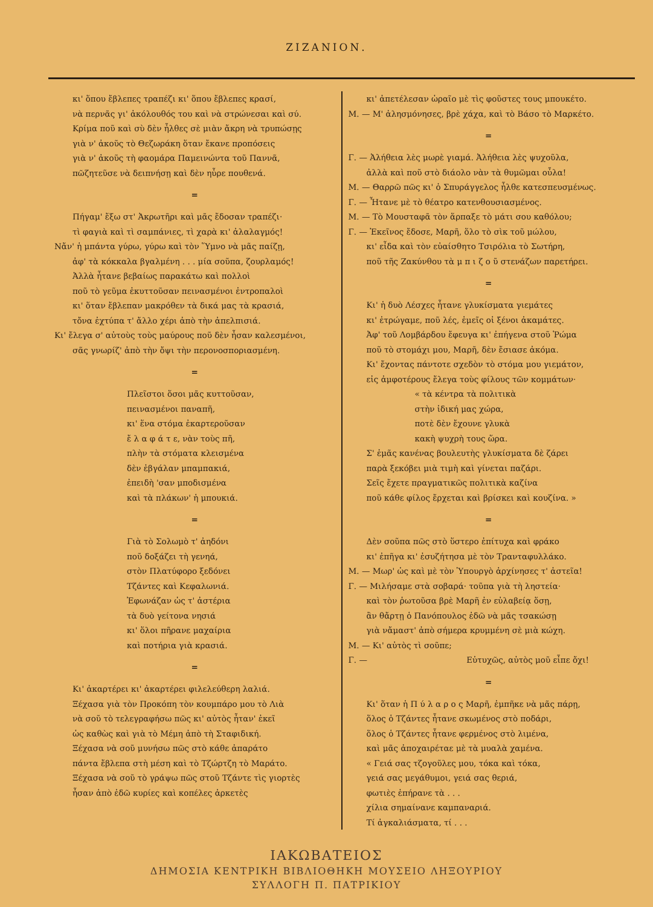ΖΙΖΑΝΙΟΝ.
κι' ὅπου ἔβλεπες τραπέζι κι' ὅπου ἔβλεπες κρασί,
νὰ περνᾶς γι' ἀκόλουθός του καὶ νὰ στρώνεσαι καὶ σύ.
Κρίμα ποῦ καὶ σὺ δὲν ἦλθες σὲ μιὰν ἄκρη νὰ τρυπώσῃς
γιὰ ν' ἀκοῦς τὸ Θεζωράκη ὅταν ἔκανε προπόσεις
γιὰ ν' ἀκοῦς τὴ φαομάρα Παμεινώντα τοῦ Παννᾶ,
πῶζητεῦσε νὰ δειπνήσῃ καὶ δὲν ηὗρε πουθενά.
=
Πήγαμ' ἔξω στ' Ἀκρωτῆρι καὶ μᾶς ἔδοσαν τραπέζι·
τὶ φαγιὰ καὶ τὶ σαμπάνιες, τὶ χαρὰ κι' ἀλαλαγμός!
Νἄν' ἡ μπάντα γύρω, γύρω καὶ τὸν Ὕμνο νὰ μᾶς παίζῃ,
ἀφ' τὰ κόκκαλα βγαλμένη . . . μία σοῦπα, ζουρλαμός!
Ἀλλὰ ἦτανε βεβαίως παρακάτω καὶ πολλοὶ
ποῦ τὸ γεῦμα ἐκυττοῦσαν πεινασμένοι ἐντροπαλοὶ
κι' ὅταν ἔβλεπαν μακρόθεν τὰ δικά μας τὰ κρασιά,
τὄνα ἐχτύπα τ' ἄλλο χέρι ἀπὸ τὴν ἀπελπισιά.
Κι' ἔλεγα σ' αὐτοὺς τοὺς μαύρους ποῦ δὲν ἦσαν καλεσμένοι,
σᾶς γνωρίζ' ἀπὸ τὴν ὄψι τὴν περονοσποριασμένη.
=
Πλεῖστοι ὅσοι μᾶς κυττοῦσαν,
πεινασμένοι παναπῆ,
κι' ἕνα στόμα ἐκαρτεροῦσαν
ἔ λ α φ ά τ ε, νὰν τοὺς πῆ,
πλὴν τὰ στόματα κλεισμένα
δὲν ἐβγάλαν μπαμπακιά,
ἐπειδὴ 'σαν μποδισμένα
καὶ τὰ πλάκων' ἡ μπουκιά.
=
Γιὰ τὸ Σολωμὸ τ' ἀηδόνι
ποῦ δοξάζει τὴ γενηά,
στὸν Πλατύφορο ξεδόνει
Τζάντες καὶ Κεφαλωνιά.
Ἐφωνάζαν ὡς τ' ἀστέρια
τὰ δυὸ γείτονα νησιά
κι' ὅλοι πῆρανε μαχαίρια
καὶ ποτήρια γιὰ κρασιά.
=
Κι' ἀκαρτέρει κι' ἀκαρτέρει φιλελεύθερη λαλιά.
Ξέχασα γιὰ τὸν Προκόπη τὸν κουμπάρο μου τὸ Λιὰ
νὰ σοῦ τὸ τελεγραφήσω πῶς κι' αὐτὸς ἦταν' ἐκεῖ
ὡς καθὼς καὶ γιὰ τὸ Μέμη ἀπὸ τὴ Σταφιδική.
Ξέχασα νὰ σοῦ μυνήσω πῶς στὸ κάθε ἀπαράτο
πάντα ἔβλεπα στὴ μέση καὶ τὸ Τζώρτζη τὸ Μαράτο.
Ξέχασα νὰ σοῦ τὸ γράψω πῶς στοῦ Τζάντε τὶς γιορτὲς
ἦσαν ἀπὸ ἐδῶ κυρίες καὶ κοπέλες ἀρκετὲς
κι' ἀπετέλεσαν ὡραῖο μὲ τὶς φοῦστες τους μπουκέτο.
Μ. — Μ' ἀλησμόνησες, βρὲ χάχα, καὶ τὸ Βάσο τὸ Μαρκέτο.
=
Γ. — Ἀλήθεια λὲς μωρὲ γιαμά. Ἀλήθεια λὲς ψυχοῦλα,
ἀλλὰ καὶ ποῦ στὸ διάολο νὰν τὰ θυμῶμαι οὖλα!
Μ. — Θαρρῶ πῶς κι' ὁ Σπυράγγελος ἦλθε κατεσπευσμένως.
Γ. — Ἦτανε μὲ τὸ θέατρο κατενθουσιασμένος.
Μ. — Τὸ Μουσταφᾶ τὸν ἅρπαξε τὸ μάτι σου καθόλου;
Γ. — Ἐκεῖνος ἔδοσε, Μαρῆ, ὅλο τὸ σὶκ τοῦ μώλου,
κι' εἶδα καὶ τὸν εὐαίσθητο Τσιρόλια τὸ Σωτήρη,
ποῦ τῆς Ζακύνθου τὰ μ π ι ζ ο ῦ στενάζων παρετήρει.
=
Κι' ἡ δυὸ Λέσχες ἦτανε γλυκίσματα γιεμάτες
κι' ἐτρώγαμε, ποῦ λές, ἐμεῖς οἱ ξένοι ἀκαμάτες.
Ἀφ' τοῦ Λομβάρδου ἔφευγα κι' ἐπήγενα στοῦ Ῥώμα
ποῦ τὸ στομάχι μου, Μαρῆ, δὲν ἔσιασε ἀκόμα.
Κι' ἔχοντας πάντοτε σχεδὸν τὸ στόμα μου γιεμάτον,
εἰς ἀμφοτέρους ἔλεγα τοὺς φίλους τῶν κομμάτων·
« τὰ κέντρα τὰ πολιτικὰ
στὴν ἰδική μας χώρα,
ποτὲ δὲν ἔχουνε γλυκὰ
κακὴ ψυχρὴ τους ὥρα.
Σ' ἐμᾶς κανένας βουλευτὴς γλυκίσματα δὲ ζάρει
παρὰ ξεκόβει μιὰ τιμὴ καὶ γίνεται παζάρι.
Σεῖς ἔχετε πραγματικῶς πολιτικὰ καζίνα
ποῦ κάθε φίλος ἔρχεται καὶ βρίσκει καὶ κουζίνα. »
=
Δὲν σοῦπα πῶς στὸ ὕστερο ἐπίτυχα καὶ φράκο
κι' ἐπῆγα κι' ἐσυζήτησα μὲ τὸν Τρανταφυλλάκο.
Μ. — Μωρ' ὡς καὶ μὲ τὸν Ὑπουργὸ ἀρχίνησες τ' ἀστεῖα!
Γ. — Μιλήσαμε στὰ σοβαρά· τοῦπα γιὰ τὴ ληστεία·
καὶ τὸν ῥωτοῦσα βρὲ Μαρῆ ἐν εὐλαβείᾳ ὅσῃ,
ἂν θἄρτῃ ὁ Πανόπουλος ἐδῶ νὰ μᾶς τσακώσῃ
γιὰ νἄμαστ' ἀπὸ σήμερα κρυμμένη σὲ μιὰ κώχη.
Μ. — Κι' αὐτὸς τὶ σοῦπε;
Γ. — Εὐτυχῶς, αὐτὸς μοῦ εἶπε ὄχι!
=
Κι' ὅταν ἡ Π ύ λ α ρ ο ς Μαρῆ, ἐμπῆκε νὰ μᾶς πάρῃ,
ὅλος ὁ Τζάντες ἦτανε σκωμένος στὸ ποδάρι,
ὅλος ὁ Τζάντες ἦτανε φερμένος στὸ λιμένα,
καὶ μᾶς ἀποχαιρέταε μὲ τὰ μυαλὰ χαμένα.
« Γειά σας τζογοῦλες μου, τόκα καὶ τόκα,
γειά σας μεγάθυμοι, γειά σας θεριά,
φωτιὲς ἐπήρανε τὰ . . .
χίλια σημαίνανε καμπαναριά.
Τί ἀγκαλιάσματα, τί . . .
ΙΑΚΩΒΑΤΕΙΟΣ
ΔΗΜΟΣΙΑ ΚΕΝΤΡΙΚΗ ΒΙΒΛΙΟΘΗΚΗ ΜΟΥΣΕΙΟ ΛΗΞΟΥΡΙΟΥ
ΣΥΛΛΟΓΗ Π. ΠΑΤΡΙΚΙΟΥ